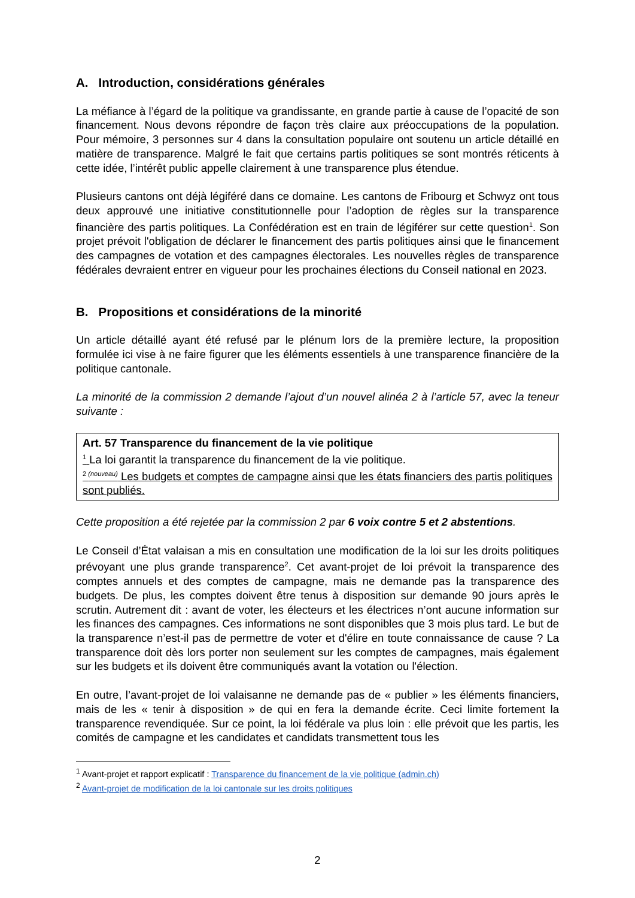A. Introduction, considérations générales
La méfiance à l’égard de la politique va grandissante, en grande partie à cause de l’opacité de son financement. Nous devons répondre de façon très claire aux préoccupations de la population. Pour mémoire, 3 personnes sur 4 dans la consultation populaire ont soutenu un article détaillé en matière de transparence. Malgré le fait que certains partis politiques se sont montrés réticents à cette idée, l’intérêt public appelle clairement à une transparence plus étendue.
Plusieurs cantons ont déjà légiféré dans ce domaine. Les cantons de Fribourg et Schwyz ont tous deux approuvé une initiative constitutionnelle pour l’adoption de règles sur la transparence financière des partis politiques. La Confédération est en train de légiférer sur cette question<sup>1</sup>. Son projet prévoit l'obligation de déclarer le financement des partis politiques ainsi que le financement des campagnes de votation et des campagnes électorales. Les nouvelles règles de transparence fédérales devraient entrer en vigueur pour les prochaines élections du Conseil national en 2023.
B. Propositions et considérations de la minorité
Un article détaillé ayant été refusé par le plénum lors de la première lecture, la proposition formulée ici vise à ne faire figurer que les éléments essentiels à une transparence financière de la politique cantonale.
La minorité de la commission 2 demande l’ajout d’un nouvel alinéa 2 à l’article 57, avec la teneur suivante :
Art. 57 Transparence du financement de la vie politique
<sup>1</sup> La loi garantit la transparence du financement de la vie politique.
<sup>2 (nouveau)</sup> Les budgets et comptes de campagne ainsi que les états financiers des partis politiques sont publiés.
Cette proposition a été rejetée par la commission 2 par 6 voix contre 5 et 2 abstentions.
Le Conseil d’État valaisan a mis en consultation une modification de la loi sur les droits politiques prévoyant une plus grande transparence<sup>2</sup>. Cet avant-projet de loi prévoit la transparence des comptes annuels et des comptes de campagne, mais ne demande pas la transparence des budgets. De plus, les comptes doivent être tenus à disposition sur demande 90 jours après le scrutin. Autrement dit : avant de voter, les électeurs et les électrices n’ont aucune information sur les finances des campagnes. Ces informations ne sont disponibles que 3 mois plus tard. Le but de la transparence n’est-il pas de permettre de voter et d'élire en toute connaissance de cause ? La transparence doit dès lors porter non seulement sur les comptes de campagnes, mais également sur les budgets et ils doivent être communiqués avant la votation ou l'élection.
En outre, l’avant-projet de loi valaisanne ne demande pas de « publier » les éléments financiers, mais de les « tenir à disposition » de qui en fera la demande écrite. Ceci limite fortement la transparence revendiquée. Sur ce point, la loi fédérale va plus loin : elle prévoit que les partis, les comités de campagne et les candidates et candidats transmettent tous les
<sup>1</sup> Avant-projet et rapport explicatif : Transparence du financement de la vie politique (admin.ch)
<sup>2</sup> Avant-projet de modification de la loi cantonale sur les droits politiques
2